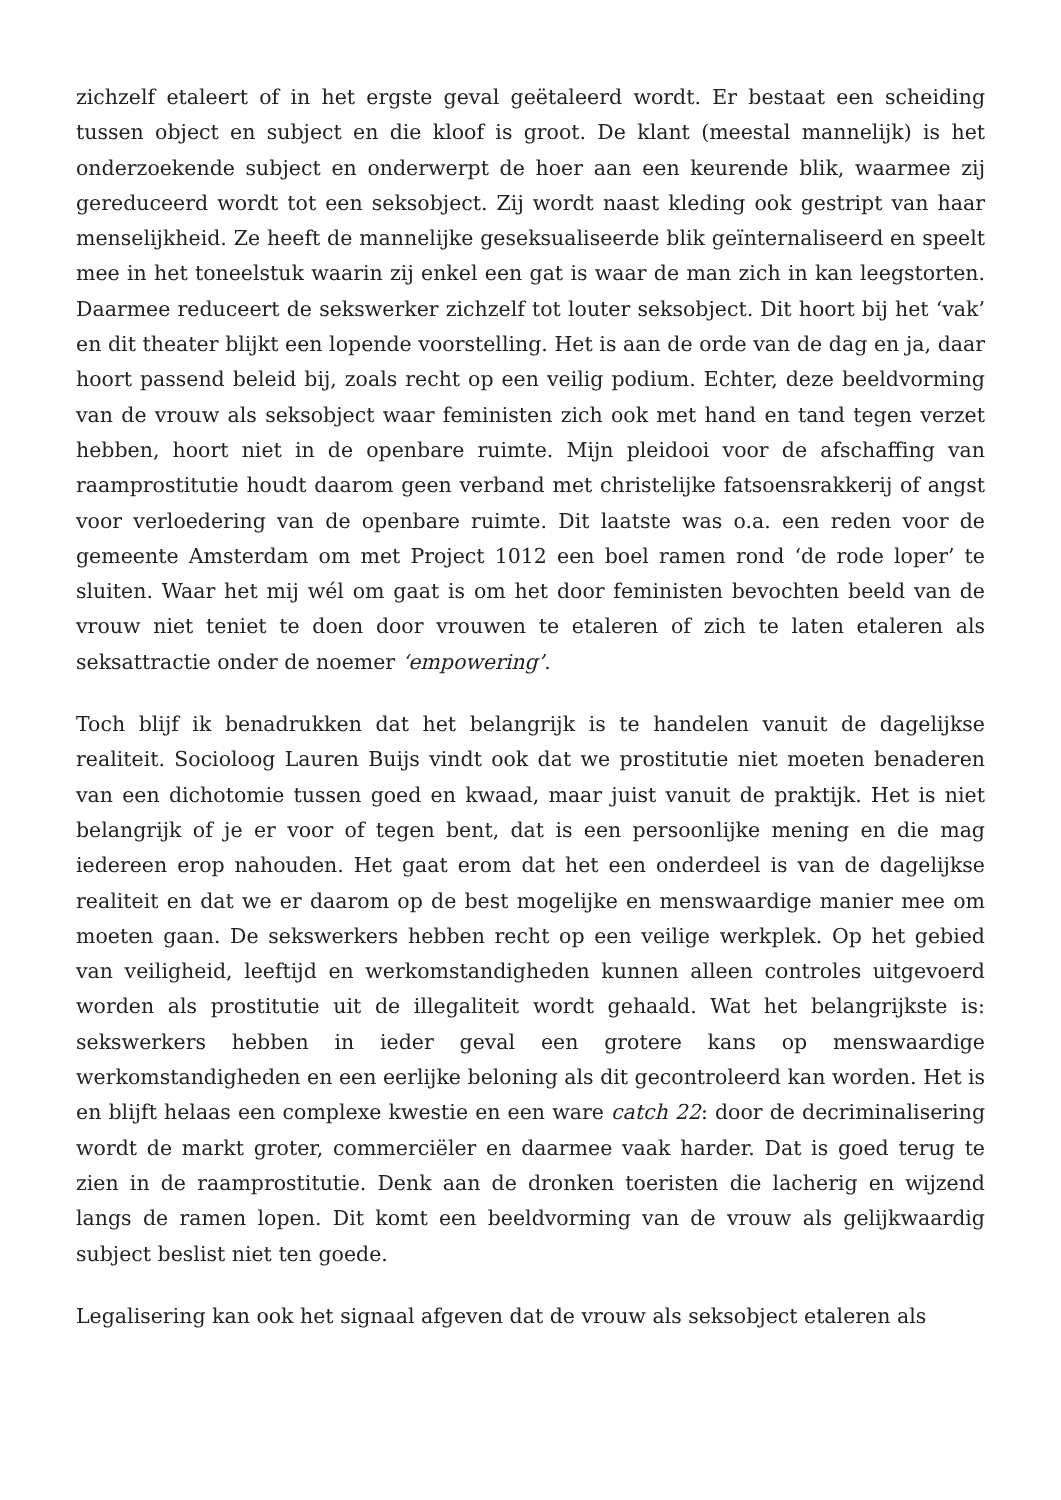zichzelf etaleert of in het ergste geval geëtaleerd wordt. Er bestaat een scheiding tussen object en subject en die kloof is groot. De klant (meestal mannelijk) is het onderzoekende subject en onderwerpt de hoer aan een keurende blik, waarmee zij gereduceerd wordt tot een seksobject. Zij wordt naast kleding ook gestript van haar menselijkheid. Ze heeft de mannelijke geseksualiseerde blik geïnternaliseerd en speelt mee in het toneelstuk waarin zij enkel een gat is waar de man zich in kan leegstorten. Daarmee reduceert de sekswerker zichzelf tot louter seksobject. Dit hoort bij het ‘vak’ en dit theater blijkt een lopende voorstelling. Het is aan de orde van de dag en ja, daar hoort passend beleid bij, zoals recht op een veilig podium. Echter, deze beeldvorming van de vrouw als seksobject waar feministen zich ook met hand en tand tegen verzet hebben, hoort niet in de openbare ruimte. Mijn pleidooi voor de afschaffing van raamprostitutie houdt daarom geen verband met christelijke fatsoensrakkerij of angst voor verloedering van de openbare ruimte. Dit laatste was o.a. een reden voor de gemeente Amsterdam om met Project 1012 een boel ramen rond ‘de rode loper’ te sluiten. Waar het mij wél om gaat is om het door feministen bevochten beeld van de vrouw niet teniet te doen door vrouwen te etaleren of zich te laten etaleren als seksattractie onder de noemer ‘empowering’.
Toch blijf ik benadrukken dat het belangrijk is te handelen vanuit de dagelijkse realiteit. Socioloog Lauren Buijs vindt ook dat we prostitutie niet moeten benaderen van een dichotomie tussen goed en kwaad, maar juist vanuit de praktijk. Het is niet belangrijk of je er voor of tegen bent, dat is een persoonlijke mening en die mag iedereen erop nahouden. Het gaat erom dat het een onderdeel is van de dagelijkse realiteit en dat we er daarom op de best mogelijke en menswaardige manier mee om moeten gaan. De sekswerkers hebben recht op een veilige werkplek. Op het gebied van veiligheid, leeftijd en werkomstandigheden kunnen alleen controles uitgevoerd worden als prostitutie uit de illegaliteit wordt gehaald. Wat het belangrijkste is: sekswerkers hebben in ieder geval een grotere kans op menswaardige werkomstandigheden en een eerlijke beloning als dit gecontroleerd kan worden. Het is en blijft helaas een complexe kwestie en een ware catch 22: door de decriminalisering wordt de markt groter, commerciëler en daarmee vaak harder. Dat is goed terug te zien in de raamprostitutie. Denk aan de dronken toeristen die lacherig en wijzend langs de ramen lopen. Dit komt een beeldvorming van de vrouw als gelijkwaardig subject beslist niet ten goede.
Legalisering kan ook het signaal afgeven dat de vrouw als seksobject etaleren als